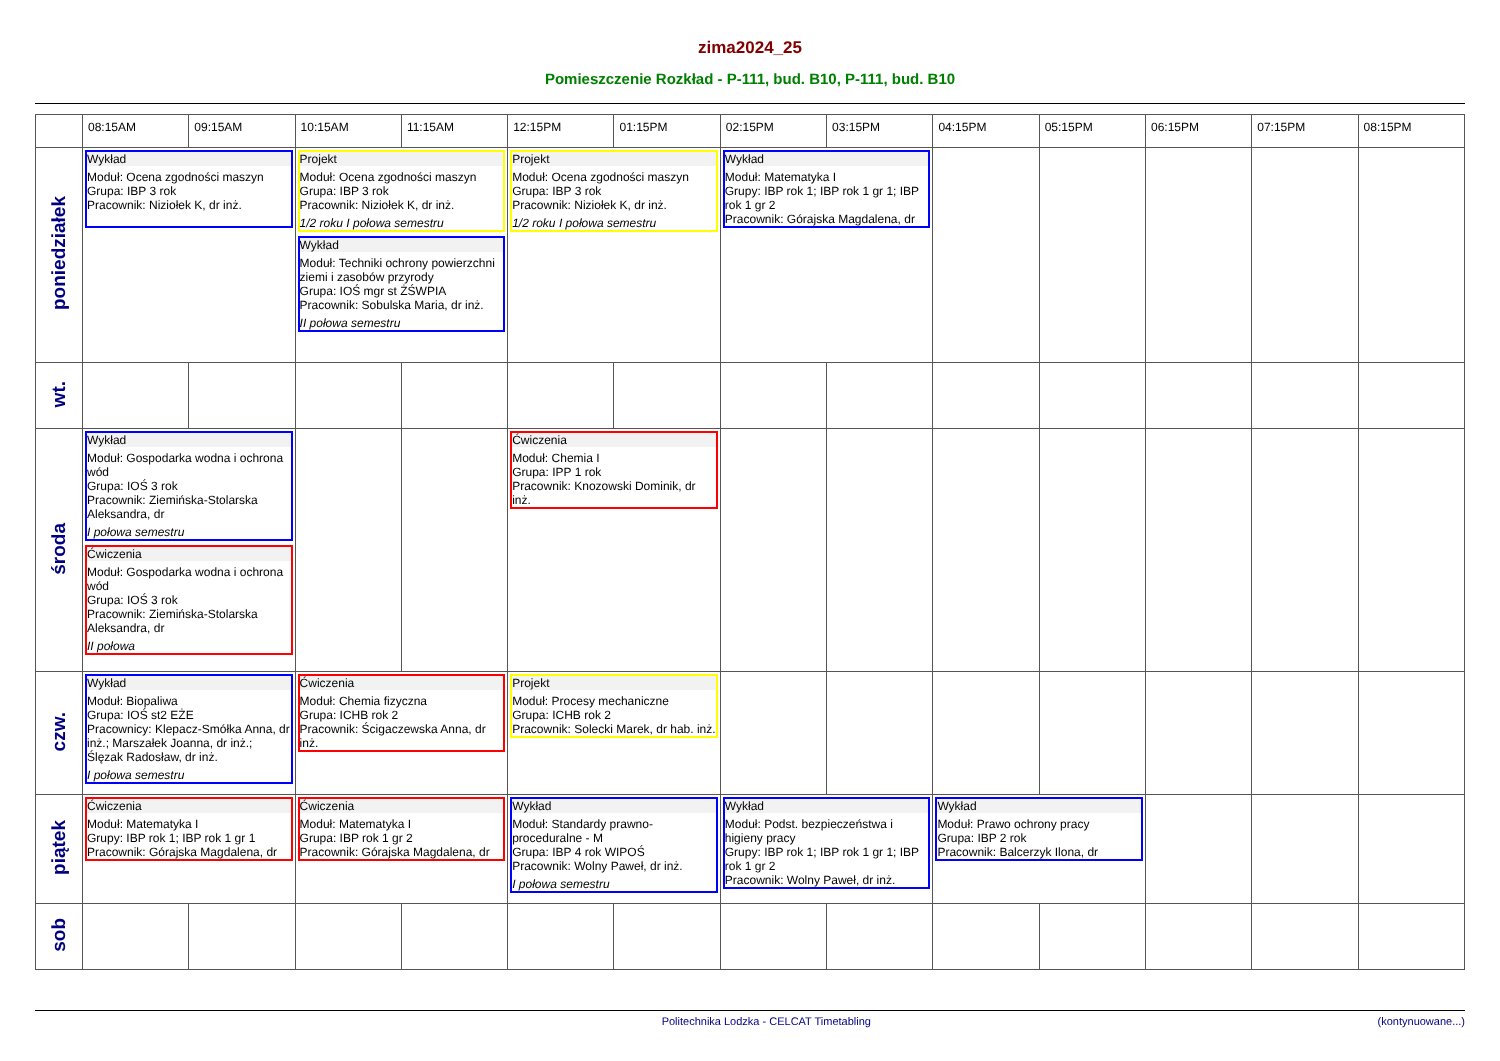zima2024_25
Pomieszczenie Rozkład - P-111, bud. B10, P-111, bud. B10
| | 08:15AM | 09:15AM | 10:15AM | 11:15AM | 12:15PM | 01:15PM | 02:15PM | 03:15PM | 04:15PM | 05:15PM | 06:15PM | 07:15PM | 08:15PM |
| --- | --- | --- | --- | --- | --- | --- | --- | --- | --- | --- | --- | --- | --- |
| poniedziałek | Wykład Moduł: Ocena zgodności maszyn Grupa: IBP 3 rok Pracownik: Niziołek K, dr inż. | | Projekt Moduł: Ocena zgodności maszyn Grupa: IBP 3 rok Pracownik: Niziołek K, dr inż. 1/2 roku I połowa semestru Wykład Moduł: Techniki ochrony powierzchni ziemi i zasobów przyrody Grupa: IOŚ mgr st ŻŚWPIA Pracownik: Sobulska Maria, dr inż. II połowa semestru | | Projekt Moduł: Ocena zgodności maszyn Grupa: IBP 3 rok Pracownik: Niziołek K, dr inż. 1/2 roku I połowa semestru | | Wykład Moduł: Matematyka I Grupy: IBP rok 1; IBP rok 1 gr 1; IBP rok 1 gr 2 Pracownik: Górajska Magdalena, dr | | | | | | |
| wt. | | | | | | | | | | | | | |
| środa | Wykład Moduł: Gospodarka wodna i ochrona wód Grupa: IOŚ 3 rok Pracownik: Ziemińska-Stolarska Aleksandra, dr I połowa semestru Ćwiczenia Moduł: Gospodarka wodna i ochrona wód Grupa: IOŚ 3 rok Pracownik: Ziemińska-Stolarska Aleksandra, dr II połowa | | | | Ćwiczenia Moduł: Chemia I Grupa: IPP 1 rok Pracownik: Knozowski Dominik, dr inż. | | | | | | | | |
| czw. | Wykład Moduł: Biopaliwa Grupa: IOŚ st2 EŻE Pracownicy: Klepacz-Smółka Anna, dr inż.; Marszałek Joanna, dr inż.; Ślęzak Radosław, dr inż. I połowa semestru | | Ćwiczenia Moduł: Chemia fizyczna Grupa: ICHB rok 2 Pracownik: Ścigaczewska Anna, dr inż. | | Projekt Moduł: Procesy mechaniczne Grupa: ICHB rok 2 Pracownik: Solecki Marek, dr hab. inż. | | | | | | | | |
| piątek | Ćwiczenia Moduł: Matematyka I Grupy: IBP rok 1; IBP rok 1 gr 1 Pracownik: Górajska Magdalena, dr | | Ćwiczenia Moduł: Matematyka I Grupa: IBP rok 1 gr 2 Pracownik: Górajska Magdalena, dr | | Wykład Moduł: Standardy prawno-proceduralne - M Grupa: IBP 4 rok WIPOŚ Pracownik: Wolny Paweł, dr inż. I połowa semestru | | Wykład Moduł: Podst. bezpieczeństwa i higieny pracy Grupy: IBP rok 1; IBP rok 1 gr 1; IBP rok 1 gr 2 Pracownik: Wolny Paweł, dr inż. | | Wykład Moduł: Prawo ochrony pracy Grupa: IBP 2 rok Pracownik: Balcerzyk Ilona, dr | | | | |
| sob | | | | | | | | | | | | | |
Politechnika Lodzka - CELCAT Timetabling (kontynuowane...)